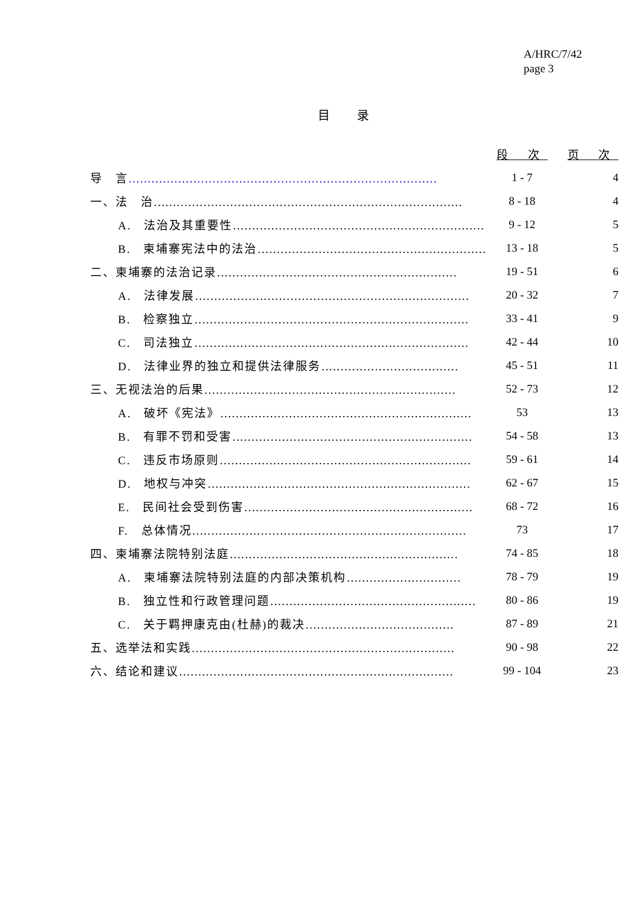A/HRC/7/42
page 3
目 录
| | 段 次 | 页 次 |
| --- | --- | --- |
| 导 言 ……………………………………………………………………… | 1 - 7 | 4 |
| 一、法 治 ……………………………………………………………………… | 8 - 18 | 4 |
| A. 法治及其重要性 ………………………………………………………… | 9 - 12 | 5 |
| B. 柬埔寨宪法中的法治 …………………………………………………… | 13 - 18 | 5 |
| 二、柬埔寨的法治记录 ……………………………………………………… | 19 - 51 | 6 |
| A. 法律发展 ……………………………………………………………… | 20 - 32 | 7 |
| B. 检察独立 ……………………………………………………………… | 33 - 41 | 9 |
| C. 司法独立 ……………………………………………………………… | 42 - 44 | 10 |
| D. 法律业界的独立和提供法律服务 ……………………………… | 45 - 51 | 11 |
| 三、无视法治的后果 ………………………………………………………… | 52 - 73 | 12 |
| A. 破坏《宪法》 ………………………………………………………… | 53 | 13 |
| B. 有罪不罚和受害 ……………………………………………………… | 54 - 58 | 13 |
| C. 违反市场原则 ………………………………………………………… | 59 - 61 | 14 |
| D. 地权与冲突 …………………………………………………………… | 62 - 67 | 15 |
| E. 民间社会受到伤害 …………………………………………………… | 68 - 72 | 16 |
| F. 总体情况 ……………………………………………………………… | 73 | 17 |
| 四、柬埔寨法院特别法庭 …………………………………………………… | 74 - 85 | 18 |
| A. 柬埔寨法院特别法庭的内部决策机构 ………………………… | 78 - 79 | 19 |
| B. 独立性和行政管理问题 ……………………………………………… | 80 - 86 | 19 |
| C. 关于羁押康克由(杜赫)的裁决 ………………………………… | 87 - 89 | 21 |
| 五、选举法和实践 …………………………………………………………… | 90 - 98 | 22 |
| 六、结论和建议 ……………………………………………………………… | 99 - 104 | 23 |